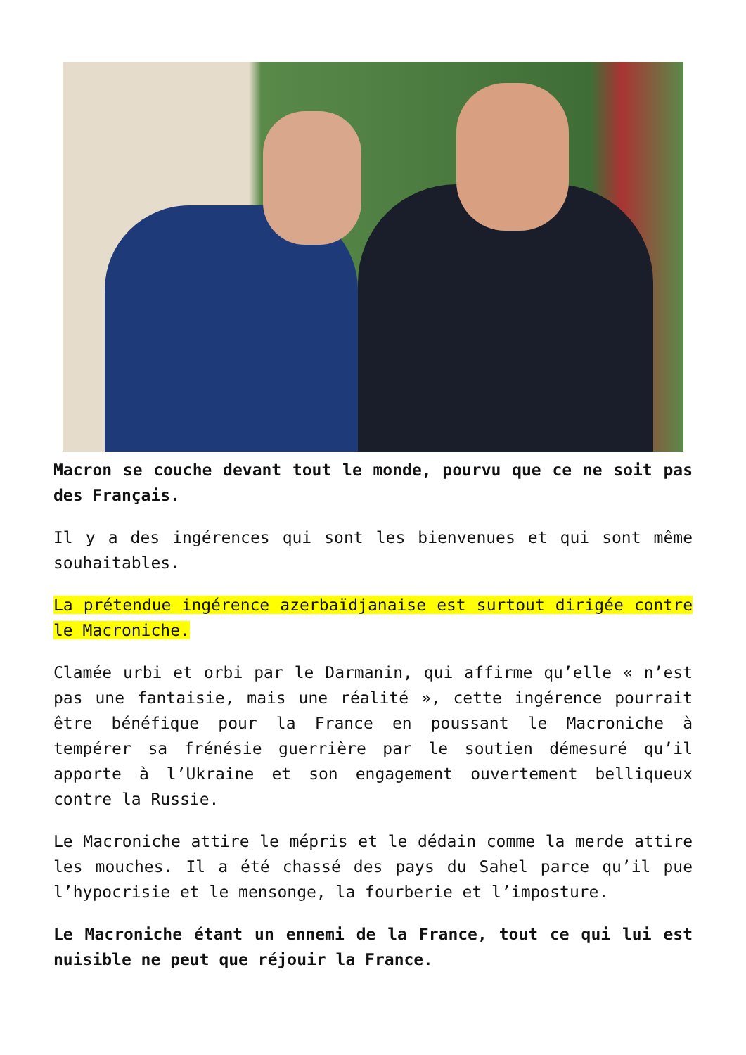Macron se couche devant tout le monde, pourvu que ce ne soit pas des Français.
Il y a des ingérences qui sont les bienvenues et qui sont même souhaitables.
La prétendue ingérence azerbaïdjanaise est surtout dirigée contre le Macroniche.
Clamée urbi et orbi par le Darmanin, qui affirme qu’elle « n’est pas une fantaisie, mais une réalité », cette ingérence pourrait être bénéfique pour la France en poussant le Macroniche à tempérer sa frénésie guerrière par le soutien démesuré qu’il apporte à l’Ukraine et son engagement ouvertement belliqueux contre la Russie.
Le Macroniche attire le mépris et le dédain comme la merde attire les mouches. Il a été chassé des pays du Sahel parce qu’il pue l’hypocrisie et le mensonge, la fourberie et l’imposture.
Le Macroniche étant un ennemi de la France, tout ce qui lui est nuisible ne peut que réjouir la France.